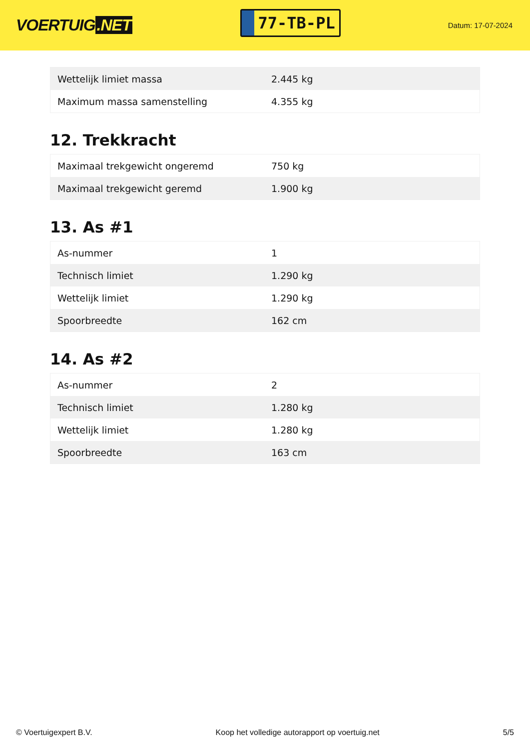VOERTUIG.NET
77-TB-PL
Datum: 17-07-2024
| Wettelijk limiet massa | 2.445 kg |
| Maximum massa samenstelling | 4.355 kg |
12. Trekkracht
| Maximaal trekgewicht ongeremd | 750 kg |
| Maximaal trekgewicht geremd | 1.900 kg |
13. As #1
| As-nummer | 1 |
| Technisch limiet | 1.290 kg |
| Wettelijk limiet | 1.290 kg |
| Spoorbreedte | 162 cm |
14. As #2
| As-nummer | 2 |
| Technisch limiet | 1.280 kg |
| Wettelijk limiet | 1.280 kg |
| Spoorbreedte | 163 cm |
© Voertuigexpert B.V. Koop het volledige autorapport op voertuig.net 5/5